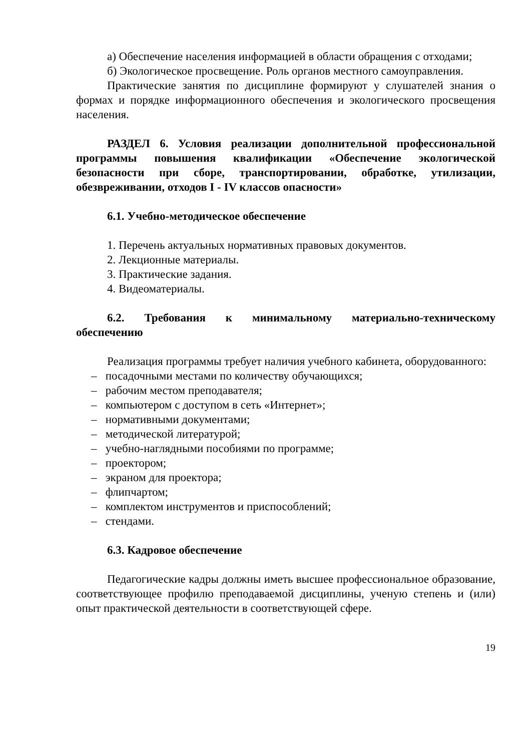а) Обеспечение населения информацией в области обращения с отходами;
б) Экологическое просвещение. Роль органов местного самоуправления.
Практические занятия по дисциплине формируют у слушателей знания о формах и порядке информационного обеспечения и экологического просвещения населения.
РАЗДЕЛ 6. Условия реализации дополнительной профессиональной программы повышения квалификации «Обеспечение экологической безопасности при сборе, транспортировании, обработке, утилизации, обезвреживании, отходов I - IV классов опасности»
6.1. Учебно-методическое обеспечение
1. Перечень актуальных нормативных правовых документов.
2. Лекционные материалы.
3. Практические задания.
4. Видеоматериалы.
6.2. Требования к минимальному материально-техническому обеспечению
Реализация программы требует наличия учебного кабинета, оборудованного:
– посадочными местами по количеству обучающихся;
– рабочим местом преподавателя;
– компьютером с доступом в сеть «Интернет»;
– нормативными документами;
– методической литературой;
– учебно-наглядными пособиями по программе;
– проектором;
– экраном для проектора;
– флипчартом;
– комплектом инструментов и приспособлений;
– стендами.
6.3. Кадровое обеспечение
Педагогические кадры должны иметь высшее профессиональное образование, соответствующее профилю преподаваемой дисциплины, ученую степень и (или) опыт практической деятельности в соответствующей сфере.
19